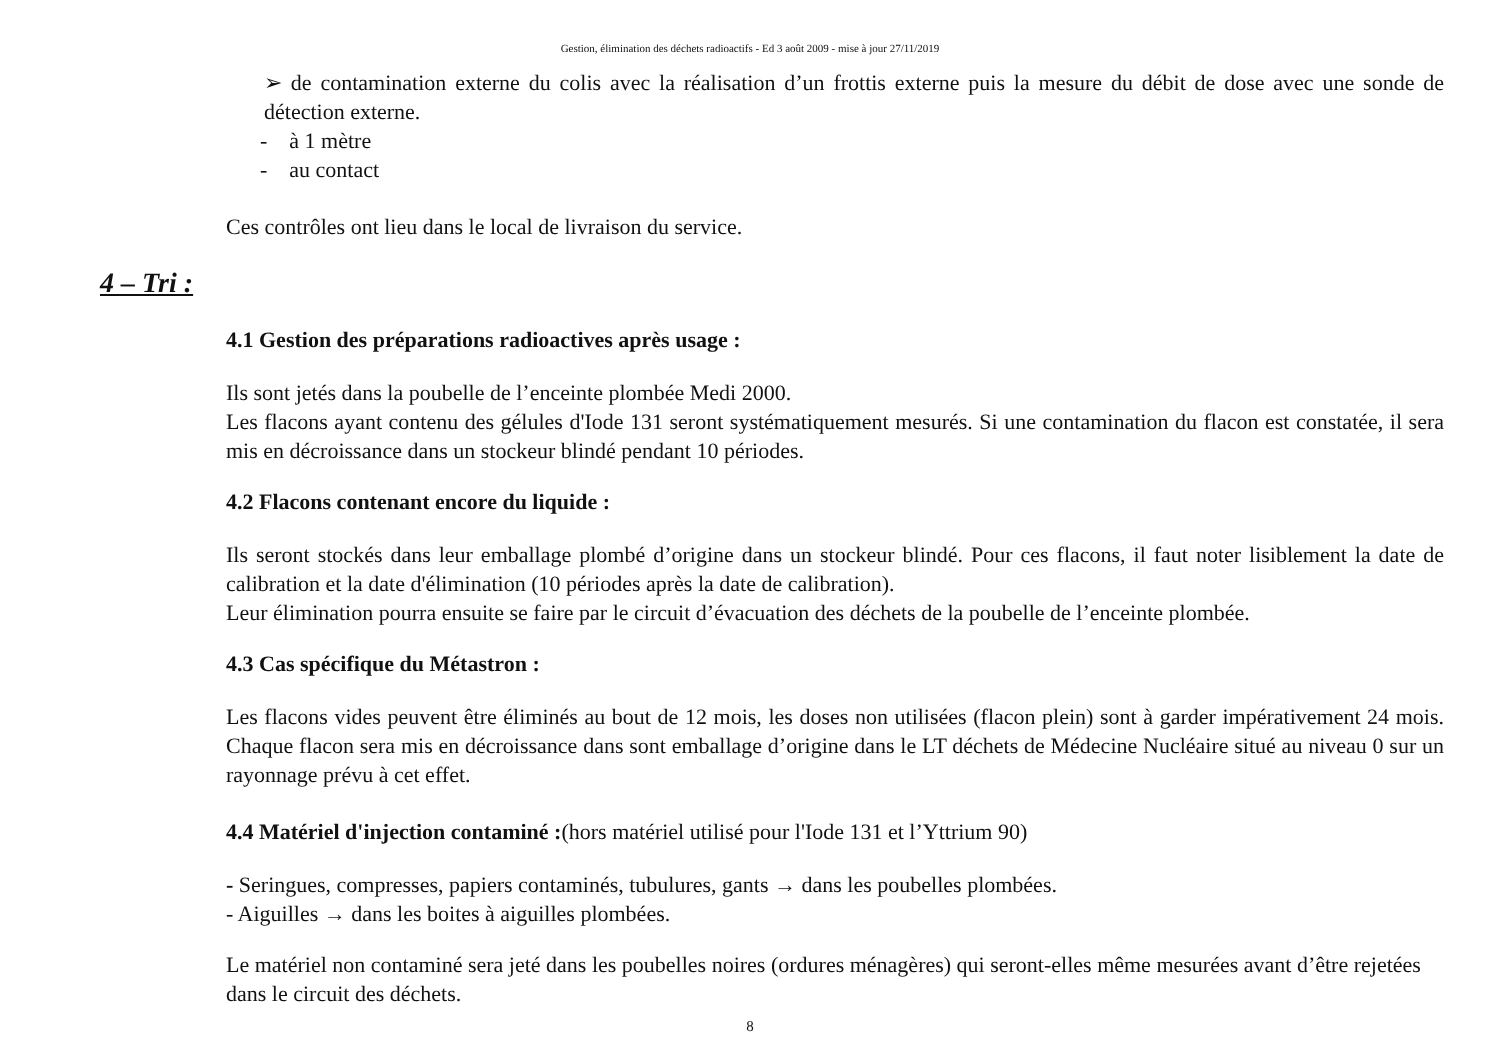Gestion, élimination des déchets radioactifs - Ed 3 août 2009 - mise à jour 27/11/2019
➢ de contamination externe du colis avec la réalisation d’un frottis externe puis la mesure du débit de dose avec une sonde de détection externe.
- à 1 mètre
- au contact
Ces contrôles ont lieu dans le local de livraison du service.
4 – Tri :
4.1 Gestion des préparations radioactives après usage :
Ils sont jetés dans la poubelle de l’enceinte plombée Medi 2000.
Les flacons ayant contenu des gélules d'Iode 131 seront systématiquement mesurés. Si une contamination du flacon est constatée, il sera mis en décroissance dans un stockeur blindé pendant 10 périodes.
4.2 Flacons contenant encore du liquide :
Ils seront stockés dans leur emballage plombé d’origine dans un stockeur blindé. Pour ces flacons, il faut noter lisiblement la date de calibration et la date d'élimination (10 périodes après la date de calibration).
Leur élimination pourra ensuite se faire par le circuit d’évacuation des déchets de la poubelle de l’enceinte plombée.
4.3 Cas spécifique du Métastron :
Les flacons vides peuvent être éliminés au bout de 12 mois, les doses non utilisées (flacon plein) sont à garder impérativement 24 mois. Chaque flacon sera mis en décroissance dans sont emballage d’origine dans le LT déchets de Médecine Nucléaire situé au niveau 0 sur un rayonnage prévu à cet effet.
4.4 Matériel d'injection contaminé :(hors matériel utilisé pour l'Iode 131 et l’Yttrium 90)
- Seringues, compresses, papiers contaminés, tubulures, gants → dans les poubelles plombées.
- Aiguilles → dans les boites à aiguilles plombées.
Le matériel non contaminé sera jeté dans les poubelles noires (ordures ménagères) qui seront-elles même mesurées avant d’être rejetées dans le circuit des déchets.
8